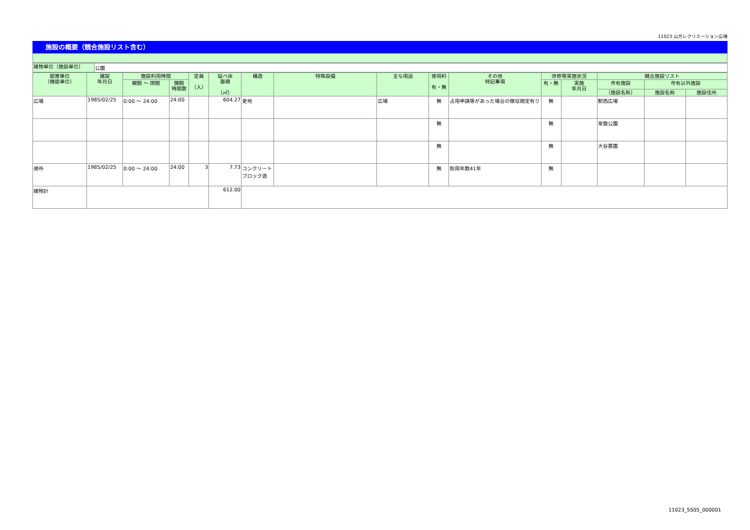11023 山方レクリエーション広場
施設の概要（競合施設リスト含む）
| 建物単位（施設単位） | 公園 |
| 部屋単位 （機能単位） | 建設 年月日 | 施設利用時間 | | 定員 （人） | 延べ床 面積 （㎡） | 構造 | 特殊設備 | 主な用途 | 使用料 有・無 | その他 特記事項 | 改修等実施状況 | | 競合施設リスト | | |
| --- | --- | --- | --- | --- | --- | --- | --- | --- | --- | --- | --- | --- | --- | --- | --- |
| | | 開館 ～ 閉館 | 開館 時間数 | | | | | | | | 有・無 | 実施 年月日 | 市有施設 | 市有以外施設 | |
| | | | | | | | | | | | | | （施設名称） | 施設名称 | 施設住所 |
| 広場 | 1985/02/25 | 0:00 ～ 24:00 | 24:00 | | 604.27 | 更地 | | 広場 | 無 | 占用申請等があった場合の徴収規定有り | 無 | | 駅西広場 | | |
| | | | | | | | | | 無 | | 無 | | 常盤公園 | | |
| | | | | | | | | | 無 | | 無 | | 大谷墓園 | | |
| 便所 | 1985/02/25 | 0:00 ～ 24:00 | 24:00 | 3 | 7.73 | コンクリートブロック造 | | | 無 | 耐用年数41年 | 無 | | | | |
| 建物計 | | | | | 612.00 | | | | | | | | | | |
11023_SS05_000001